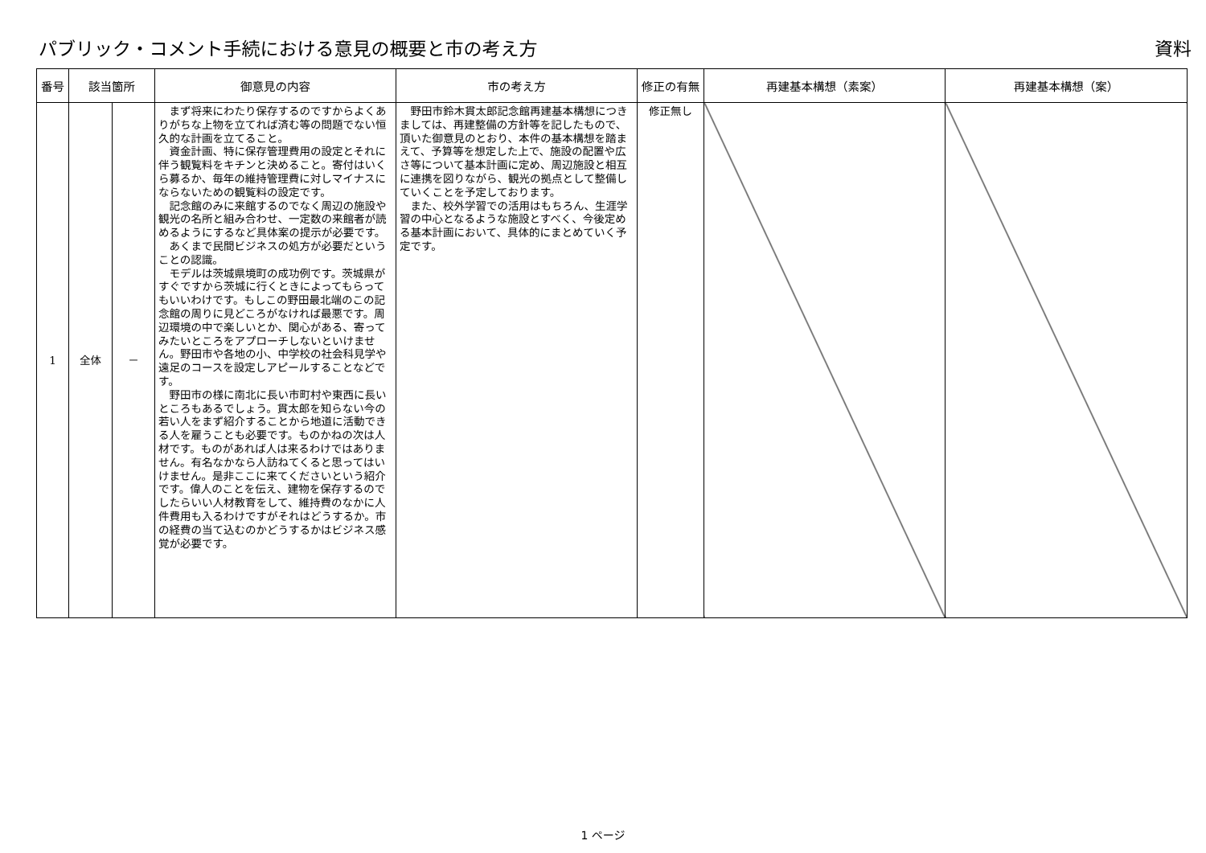パブリック・コメント手続における意見の概要と市の考え方
資料
| 番号 | 該当箇所 | | 御意見の内容 | 市の考え方 | 修正の有無 | 再建基本構想（素案） | 再建基本構想（案） |
| --- | --- | --- | --- | --- | --- | --- | --- |
| 1 | 全体 | － | まず将来にわたり保存するのですからよくありがちな上物を立てれば済む等の問題でない恒久的な計画を立てること。 資金計画、特に保存管理費用の設定とそれに伴う観覧料をキチンと決めること。寄付はいくら募るか、毎年の維持管理費に対しマイナスにならないための観覧料の設定です。 記念館のみに来館するのでなく周辺の施設や観光の名所と組み合わせ、一定数の来館者が読めるようにするなど具体案の提示が必要です。 あくまで民間ビジネスの処方が必要だということの認識。 モデルは茨城県境町の成功例です。茨城県がすぐですから茨城に行くときによってもらってもいいわけです。もしこの野田最北端のこの記念館の周りに見どころがなければ最悪です。周辺環境の中で楽しいとか、関心がある、寄ってみたいところをアプローチしないといけません。野田市や各地の小、中学校の社会科見学や遠足のコースを設定しアピールすることなどです。 野田市の様に南北に長い市町村や東西に長いところもあるでしょう。貫太郎を知らない今の若い人をまず紹介することから地道に活動できる人を雇うことも必要です。ものかねの次は人材です。ものがあれば人は来るわけではありません。有名なかなら人訪ねてくると思ってはいけません。是非ここに来てくださいという紹介です。偉人のことを伝え、建物を保存するのでしたらいい人材教育をして、維持費のなかに人件費用も入るわけですがそれはどうするか。市の経費の当て込むのかどうするかはビジネス感覚が必要です。 | 野田市鈴木貫太郎記念館再建基本構想につきましては、再建整備の方針等を記したもので、頂いた御意見のとおり、本件の基本構想を踏まえて、予算等を想定した上で、施設の配置や広さ等について基本計画に定め、周辺施設と相互に連携を図りながら、観光の拠点として整備していくことを予定しております。 また、校外学習での活用はもちろん、生涯学習の中心となるような施設とすべく、今後定める基本計画において、具体的にまとめていく予定です。 | 修正無し | | |
1 ページ